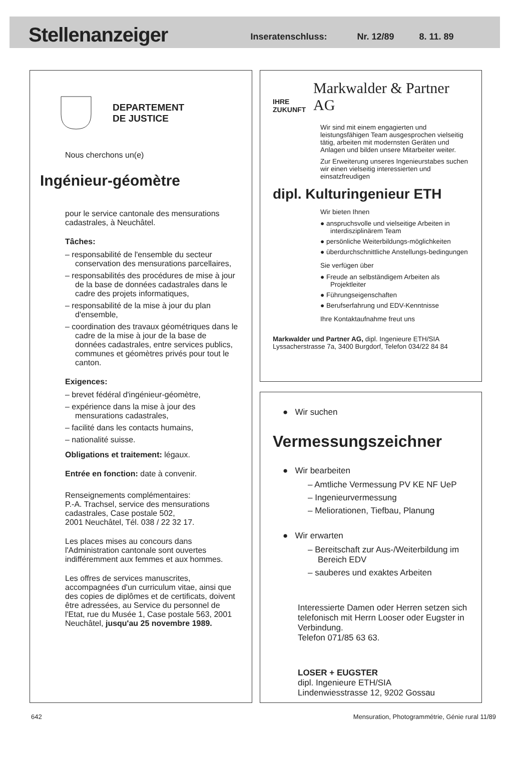Stellenanzeiger
Inseratenschluss: Nr. 12/89 8. 11. 89
DEPARTEMENT
DE JUSTICE
Nous cherchons un(e)
Ingénieur-géomètre
pour le service cantonale des mensurations cadastrales, à Neuchâtel.
Tâches:
– responsabilité de l'ensemble du secteur conservation des mensurations parcellaires,
– responsabilités des procédures de mise à jour de la base de données cadastrales dans le cadre des projets informatiques,
– responsabilité de la mise à jour du plan d'ensemble,
– coordination des travaux géométriques dans le cadre de la mise à jour de la base de données cadastrales, entre services publics, communes et géomètres privés pour tout le canton.
Exigences:
– brevet fédéral d'ingénieur-géomètre,
– expérience dans la mise à jour des mensurations cadastrales,
– facilité dans les contacts humains,
– nationalité suisse.
Obligations et traitement: légaux.
Entrée en fonction: date à convenir.
Renseignements complémentaires:
P.-A. Trachsel, service des mensurations cadastrales, Case postale 502,
2001 Neuchâtel, Tél. 038 / 22 32 17.
Les places mises au concours dans l'Administration cantonale sont ouvertes indifféremment aux femmes et aux hommes.
Les offres de services manuscrites, accompagnées d'un curriculum vitae, ainsi que des copies de diplômes et de certificats, doivent être adressées, au Service du personnel de l'Etat, rue du Musée 1, Case postale 563, 2001 Neuchâtel, jusqu'au 25 novembre 1989.
IHRE
ZUKUNFT Markwalder & Partner AG
Wir sind mit einem engagierten und leistungsfähigen Team ausgesprochen vielseitig tätig, arbeiten mit modernsten Geräten und Anlagen und bilden unsere Mitarbeiter weiter.
Zur Erweiterung unseres Ingenieurstabes suchen wir einen vielseitig interessierten und einsatzfreudigen
dipl. Kulturingenieur ETH
Wir bieten Ihnen
● anspruchsvolle und vielseitige Arbeiten in interdisziplinärem Team
● persönliche Weiterbildungs-möglichkeiten
● überdurchschnittliche Anstellungs-bedingungen
Sie verfügen über
● Freude an selbständigem Arbeiten als Projektleiter
● Führungseigenschaften
● Berufserfahrung und EDV-Kenntnisse
Ihre Kontaktaufnahme freut uns
Markwalder und Partner AG, dipl. Ingenieure ETH/SIA
Lyssacherstrasse 7a, 3400 Burgdorf, Telefon 034/22 84 84
● Wir suchen
Vermessungszeichner
● Wir bearbeiten
– Amtliche Vermessung PV KE NF UeP
– Ingenieurvermessung
– Meliorationen, Tiefbau, Planung
● Wir erwarten
– Bereitschaft zur Aus-/Weiterbildung im Bereich EDV
– sauberes und exaktes Arbeiten
Interessierte Damen oder Herren setzen sich telefonisch mit Herrn Looser oder Eugster in Verbindung.
Telefon 071/85 63 63.
LOSER + EUGSTER
dipl. Ingenieure ETH/SIA
Lindenwiesstrasse 12, 9202 Gossau
642 Mensuration, Photogrammétrie, Génie rural 11/89